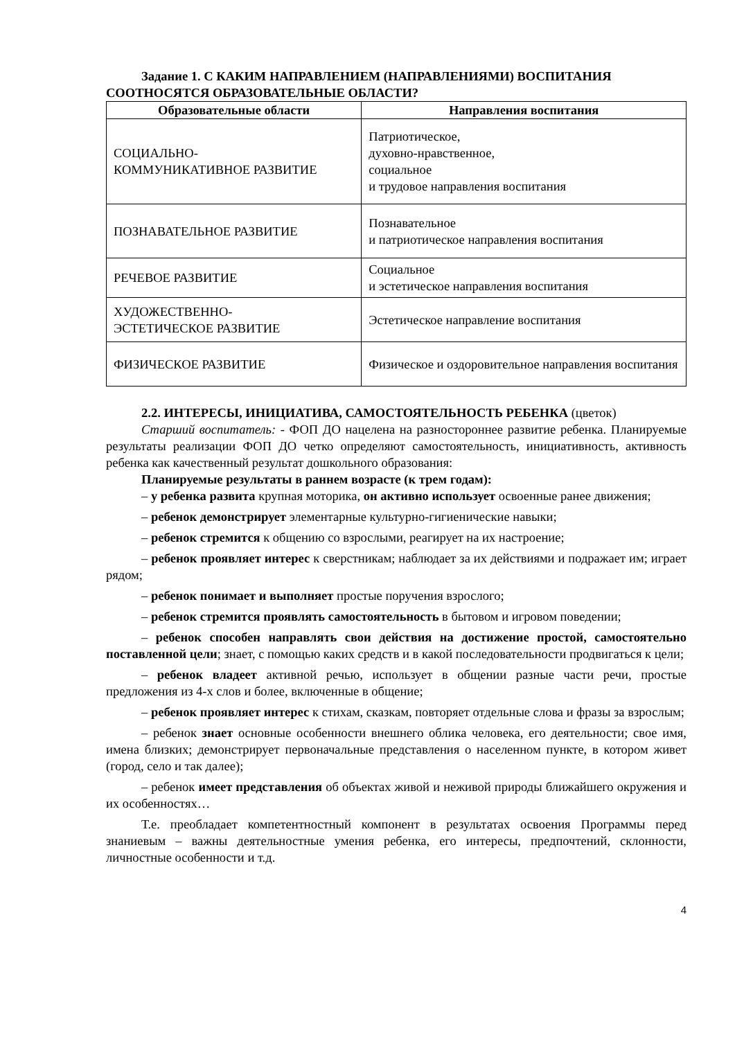Задание 1. С КАКИМ НАПРАВЛЕНИЕМ (НАПРАВЛЕНИЯМИ) ВОСПИТАНИЯ
СООТНОСЯТСЯ ОБРАЗОВАТЕЛЬНЫЕ ОБЛАСТИ?
| Образовательные области | Направления воспитания |
| --- | --- |
| СОЦИАЛЬНО- КОММУНИКАТИВНОЕ РАЗВИТИЕ | Патриотическое, духовно-нравственное, социальное и трудовое направления воспитания |
| ПОЗНАВАТЕЛЬНОЕ РАЗВИТИЕ | Познавательное и патриотическое направления воспитания |
| РЕЧЕВОЕ РАЗВИТИЕ | Социальное и эстетическое направления воспитания |
| ХУДОЖЕСТВЕННО- ЭСТЕТИЧЕСКОЕ РАЗВИТИЕ | Эстетическое направление воспитания |
| ФИЗИЧЕСКОЕ РАЗВИТИЕ | Физическое и оздоровительное направления воспитания |
2.2. ИНТЕРЕСЫ, ИНИЦИАТИВА, САМОСТОЯТЕЛЬНОСТЬ РЕБЕНКА (цветок)
Старший воспитатель: - ФОП ДО нацелена на разностороннее развитие ребенка. Планируемые результаты реализации ФОП ДО четко определяют самостоятельность, инициативность, активность ребенка как качественный результат дошкольного образования:
Планируемые результаты в раннем возрасте (к трем годам):
– у ребенка развита крупная моторика, он активно использует освоенные ранее движения;
– ребенок демонстрирует элементарные культурно-гигиенические навыки;
– ребенок стремится к общению со взрослыми, реагирует на их настроение;
– ребенок проявляет интерес к сверстникам; наблюдает за их действиями и подражает им; играет рядом;
– ребенок понимает и выполняет простые поручения взрослого;
– ребенок стремится проявлять самостоятельность в бытовом и игровом поведении;
– ребенок способен направлять свои действия на достижение простой, самостоятельно поставленной цели; знает, с помощью каких средств и в какой последовательности продвигаться к цели;
– ребенок владеет активной речью, использует в общении разные части речи, простые предложения из 4-х слов и более, включенные в общение;
– ребенок проявляет интерес к стихам, сказкам, повторяет отдельные слова и фразы за взрослым;
– ребенок знает основные особенности внешнего облика человека, его деятельности; свое имя, имена близких; демонстрирует первоначальные представления о населенном пункте, в котором живет (город, село и так далее);
– ребенок имеет представления об объектах живой и неживой природы ближайшего окружения и их особенностях…
Т.е. преобладает компетентностный компонент в результатах освоения Программы перед знаниевым – важны деятельностные умения ребенка, его интересы, предпочтений, склонности, личностные особенности и т.д.
4